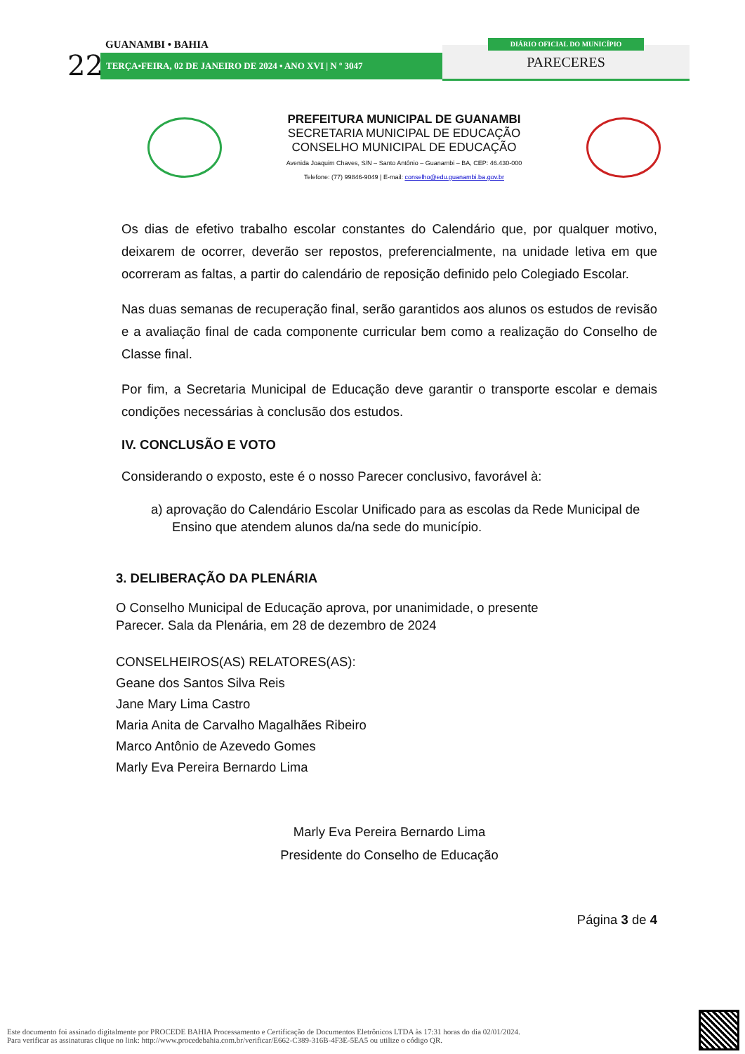GUANAMBI • BAHIA
22 TERÇA•FEIRA, 02 DE JANEIRO DE 2024 • ANO XVI | N º 3047 PARECERES
DIÁRIO OFICIAL DO MUNICÍPIO
PREFEITURA MUNICIPAL DE GUANAMBI
SECRETARIA MUNICIPAL DE EDUCAÇÃO
CONSELHO MUNICIPAL DE EDUCAÇÃO
Avenida Joaquim Chaves, S/N – Santo Antônio – Guanambi – BA, CEP: 46.430-000
Telefone: (77) 99846-9049 | E-mail: conselho@edu.guanambi.ba.gov.br
Os dias de efetivo trabalho escolar constantes do Calendário que, por qualquer motivo, deixarem de ocorrer, deverão ser repostos, preferencialmente, na unidade letiva em que ocorreram as faltas, a partir do calendário de reposição definido pelo Colegiado Escolar.
Nas duas semanas de recuperação final, serão garantidos aos alunos os estudos de revisão e a avaliação final de cada componente curricular bem como a realização do Conselho de Classe final.
Por fim, a Secretaria Municipal de Educação deve garantir o transporte escolar e demais condições necessárias à conclusão dos estudos.
IV. CONCLUSÃO E VOTO
Considerando o exposto, este é o nosso Parecer conclusivo, favorável à:
a) aprovação do Calendário Escolar Unificado para as escolas da Rede Municipal de Ensino que atendem alunos da/na sede do município.
3. DELIBERAÇÃO DA PLENÁRIA
O Conselho Municipal de Educação aprova, por unanimidade, o presente
Parecer. Sala da Plenária, em 28 de dezembro de 2024
CONSELHEIROS(AS) RELATORES(AS):
Geane dos Santos Silva Reis
Jane Mary Lima Castro
Maria Anita de Carvalho Magalhães Ribeiro
Marco Antônio de Azevedo Gomes
Marly Eva Pereira Bernardo Lima
Marly Eva Pereira Bernardo Lima
Presidente do Conselho de Educação
Página 3 de 4
Este documento foi assinado digitalmente por PROCEDE BAHIA Processamento e Certificação de Documentos Eletrônicos LTDA às 17:31 horas do dia 02/01/2024.
Para verificar as assinaturas clique no link: http://www.procedebahia.com.br/verificar/E662-C389-316B-4F3E-5EA5 ou utilize o código QR.